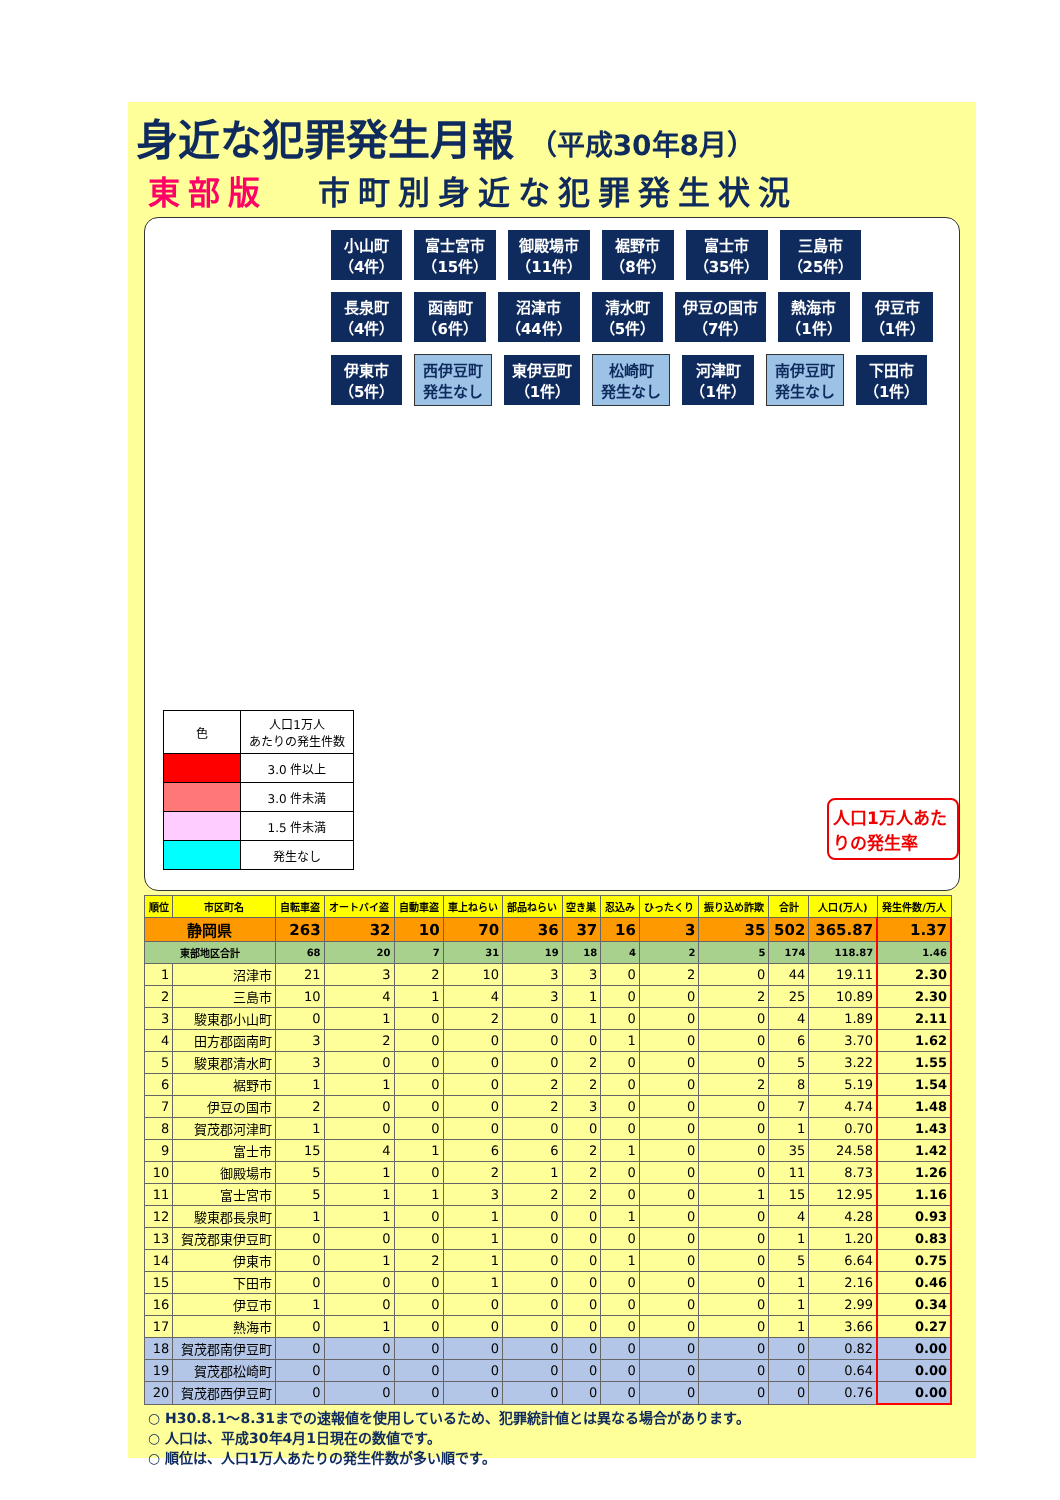身近な犯罪発生月報 （平成30年8月）
東部版 市町別身近な犯罪発生状況
小山町
（4件） 富士宮市
（15件） 御殿場市
（11件） 裾野市
（8件） 富士市
（35件） 三島市
（25件） 長泉町
（4件） 函南町
（6件） 沼津市
（44件） 清水町
（5件） 伊豆の国市
（7件） 熱海市
（1件） 伊豆市
（1件） 伊東市
（5件） 西伊豆町
発生なし 東伊豆町
（1件） 松崎町
発生なし 河津町
（1件） 南伊豆町
発生なし 下田市
（1件）
| 色 | 人口1万人 あたりの発生件数 |
| | 3.0 件以上 |
| | 3.0 件未満 |
| | 1.5 件未満 |
| | 発生なし |
人口1万人あたりの発生率
| 順位 | 市区町名 | 自転車盗 | オートバイ盗 | 自動車盗 | 車上ねらい | 部品ねらい | 空き巣 | 忍込み | ひったくり | 振り込め詐欺 | 合計 | 人口(万人) | 発生件数/万人 |
| --- | --- | --- | --- | --- | --- | --- | --- | --- | --- | --- | --- | --- | --- |
| 静岡県 | | 263 | 32 | 10 | 70 | 36 | 37 | 16 | 3 | 35 | 502 | 365.87 | 1.37 |
| 東部地区合計 | | 68 | 20 | 7 | 31 | 19 | 18 | 4 | 2 | 5 | 174 | 118.87 | 1.46 |
| 1 | 沼津市 | 21 | 3 | 2 | 10 | 3 | 3 | 0 | 2 | 0 | 44 | 19.11 | 2.30 |
| 2 | 三島市 | 10 | 4 | 1 | 4 | 3 | 1 | 0 | 0 | 2 | 25 | 10.89 | 2.30 |
| 3 | 駿東郡小山町 | 0 | 1 | 0 | 2 | 0 | 1 | 0 | 0 | 0 | 4 | 1.89 | 2.11 |
| 4 | 田方郡函南町 | 3 | 2 | 0 | 0 | 0 | 0 | 1 | 0 | 0 | 6 | 3.70 | 1.62 |
| 5 | 駿東郡清水町 | 3 | 0 | 0 | 0 | 0 | 2 | 0 | 0 | 0 | 5 | 3.22 | 1.55 |
| 6 | 裾野市 | 1 | 1 | 0 | 0 | 2 | 2 | 0 | 0 | 2 | 8 | 5.19 | 1.54 |
| 7 | 伊豆の国市 | 2 | 0 | 0 | 0 | 2 | 3 | 0 | 0 | 0 | 7 | 4.74 | 1.48 |
| 8 | 賀茂郡河津町 | 1 | 0 | 0 | 0 | 0 | 0 | 0 | 0 | 0 | 1 | 0.70 | 1.43 |
| 9 | 富士市 | 15 | 4 | 1 | 6 | 6 | 2 | 1 | 0 | 0 | 35 | 24.58 | 1.42 |
| 10 | 御殿場市 | 5 | 1 | 0 | 2 | 1 | 2 | 0 | 0 | 0 | 11 | 8.73 | 1.26 |
| 11 | 富士宮市 | 5 | 1 | 1 | 3 | 2 | 2 | 0 | 0 | 1 | 15 | 12.95 | 1.16 |
| 12 | 駿東郡長泉町 | 1 | 1 | 0 | 1 | 0 | 0 | 1 | 0 | 0 | 4 | 4.28 | 0.93 |
| 13 | 賀茂郡東伊豆町 | 0 | 0 | 0 | 1 | 0 | 0 | 0 | 0 | 0 | 1 | 1.20 | 0.83 |
| 14 | 伊東市 | 0 | 1 | 2 | 1 | 0 | 0 | 1 | 0 | 0 | 5 | 6.64 | 0.75 |
| 15 | 下田市 | 0 | 0 | 0 | 1 | 0 | 0 | 0 | 0 | 0 | 1 | 2.16 | 0.46 |
| 16 | 伊豆市 | 1 | 0 | 0 | 0 | 0 | 0 | 0 | 0 | 0 | 1 | 2.99 | 0.34 |
| 17 | 熱海市 | 0 | 1 | 0 | 0 | 0 | 0 | 0 | 0 | 0 | 1 | 3.66 | 0.27 |
| 18 | 賀茂郡南伊豆町 | 0 | 0 | 0 | 0 | 0 | 0 | 0 | 0 | 0 | 0 | 0.82 | 0.00 |
| 19 | 賀茂郡松崎町 | 0 | 0 | 0 | 0 | 0 | 0 | 0 | 0 | 0 | 0 | 0.64 | 0.00 |
| 20 | 賀茂郡西伊豆町 | 0 | 0 | 0 | 0 | 0 | 0 | 0 | 0 | 0 | 0 | 0.76 | 0.00 |
○ H30.8.1～8.31までの速報値を使用しているため、犯罪統計値とは異なる場合があります。
○ 人口は、平成30年4月1日現在の数値です。
○ 順位は、人口1万人あたりの発生件数が多い順です。